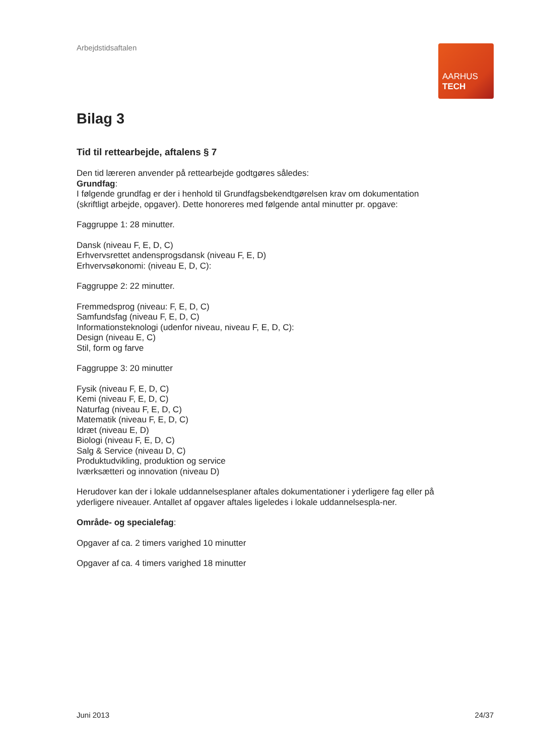Arbejdstidsaftalen
AARHUS
TECH
Bilag 3
Tid til rettearbejde, aftalens § 7
Den tid læreren anvender på rettearbejde godtgøres således:
Grundfag:
I følgende grundfag er der i henhold til Grundfagsbekendtgørelsen krav om dokumentation (skriftligt arbejde, opgaver). Dette honoreres med følgende antal minutter pr. opgave:
Faggruppe 1: 28 minutter.
Dansk (niveau F, E, D, C)
Erhvervsrettet andensprogsdansk (niveau F, E, D)
Erhvervsøkonomi: (niveau E, D, C):
Faggruppe 2: 22 minutter.
Fremmedsprog (niveau: F, E, D, C)
Samfundsfag (niveau F, E, D, C)
Informationsteknologi (udenfor niveau, niveau F, E, D, C):
Design (niveau E, C)
Stil, form og farve
Faggruppe 3: 20 minutter
Fysik (niveau F, E, D, C)
Kemi (niveau F, E, D, C)
Naturfag (niveau F, E, D, C)
Matematik (niveau F, E, D, C)
Idræt (niveau E, D)
Biologi (niveau F, E, D, C)
Salg & Service (niveau D, C)
Produktudvikling, produktion og service
Iværksætteri og innovation (niveau D)
Herudover kan der i lokale uddannelsesplaner aftales dokumentationer i yderligere fag eller på yderligere niveauer. Antallet af opgaver aftales ligeledes i lokale uddannelsespla-ner.
Område- og specialefag:
Opgaver af ca. 2 timers varighed 10 minutter
Opgaver af ca. 4 timers varighed 18 minutter
Juni 2013 24/37